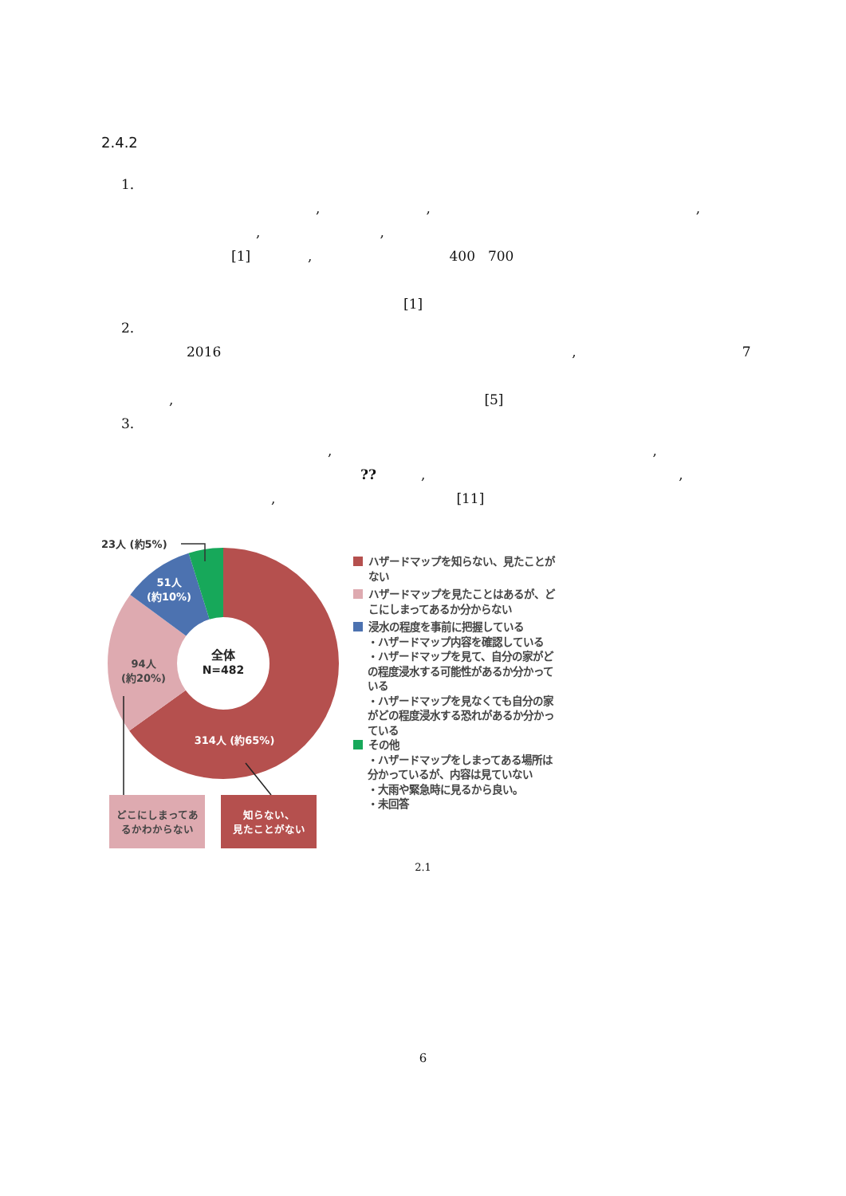2.4.2
1.
,,,
,,
[1], 400 700
[1]
2.
2016, 7
, [5]
3.
,,
??,,
, [11]
23人 (約5%)
51人
(約10%)
全体
N=482
94人
(約20%)
314人 (約65%)
どこにしまってあ
るかわからない
知らない、
見たことがない
ハザードマップを知らない、見たことがない
ハザードマップを見たことはあるが、どこにしまってあるか分からない
浸水の程度を事前に把握している
・ハザードマップ内容を確認している
・ハザードマップを見て、自分の家がどの程度浸水する可能性があるか分かっている
・ハザードマップを見なくても自分の家がどの程度浸水する恐れがあるか分かっている
その他
・ハザードマップをしまってある場所は分かっているが、内容は見ていない
・大雨や緊急時に見るから良い。
・未回答
2.1
6